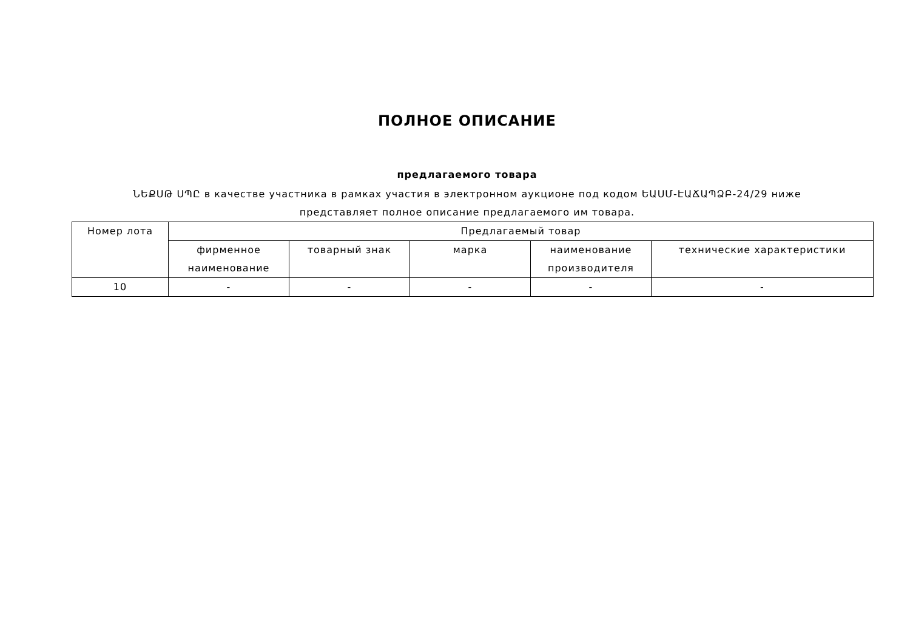ПОЛНОЕ ОПИСАНИЕ
предлагаемого товара
ՆԵՔՍԹ ՍՊԸ в качестве участника в рамках участия в электронном аукционе под кодом ԵԱՍՄ-ԷԱՃԱՊՁԲ-24/29 ниже представляет полное описание предлагаемого им товара.
| Номер лота | Предлагаемый товар | | | | |
| --- | --- | --- | --- | --- | --- |
| | фирменное наименование | товарный знак | марка | наименование производителя | технические характеристики |
| 10 | - | - | - | - | - |